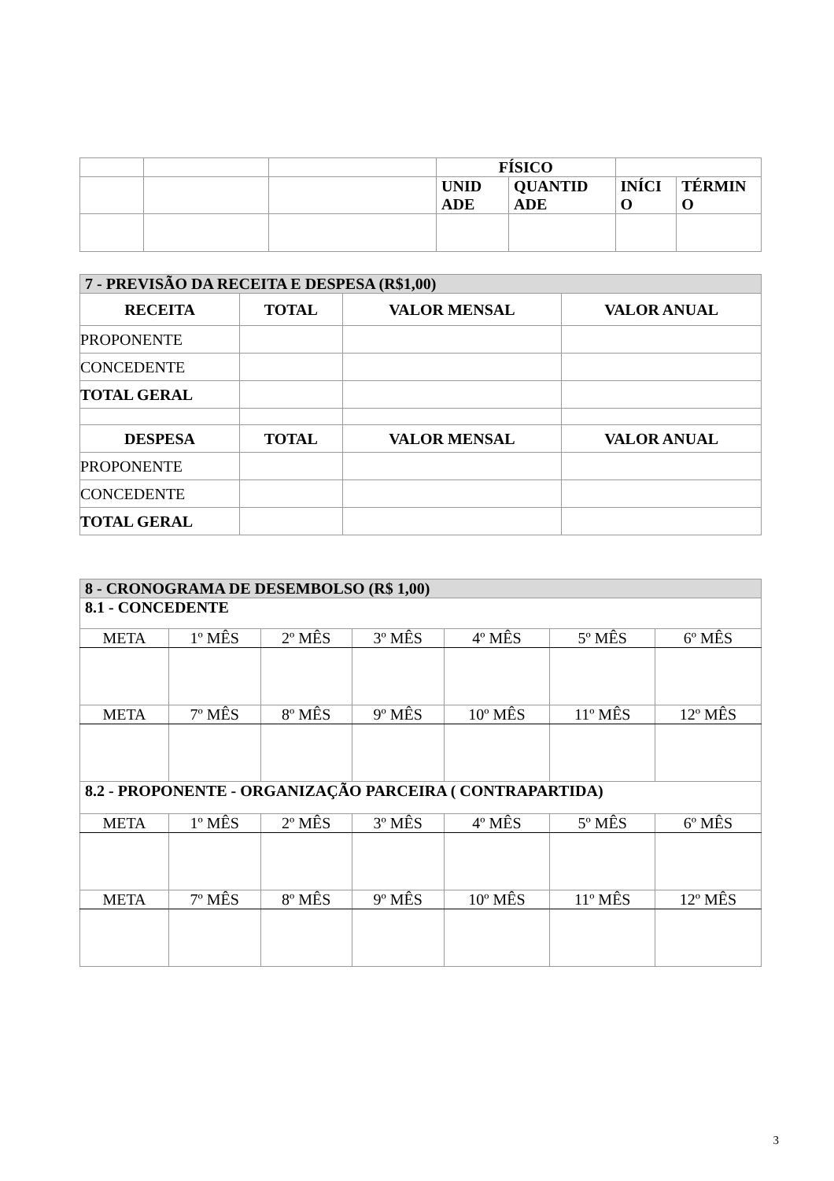| | | | FÍSICO | | | |
| | | | UNID ADE | QUANTID ADE | INÍCI O | TÉRMIN O |
| 7 - PREVISÃO DA RECEITA E DESPESA (R$1,00) | | | |
| RECEITA | TOTAL | VALOR MENSAL | VALOR ANUAL |
| PROPONENTE | | | |
| CONCEDENTE | | | |
| TOTAL GERAL | | | |
| DESPESA | TOTAL | VALOR MENSAL | VALOR ANUAL |
| PROPONENTE | | | |
| CONCEDENTE | | | |
| TOTAL GERAL | | | |
| 8 - CRONOGRAMA DE DESEMBOLSO (R$ 1,00) | | | | | | |
| 8.1 - CONCEDENTE | | | | | | |
| META | 1º MÊS | 2º MÊS | 3º MÊS | 4º MÊS | 5º MÊS | 6º MÊS |
| META | 7º MÊS | 8º MÊS | 9º MÊS | 10º MÊS | 11º MÊS | 12º MÊS |
| 8.2 - PROPONENTE - ORGANIZAÇÃO PARCEIRA ( CONTRAPARTIDA) | | | | | | |
| META | 1º MÊS | 2º MÊS | 3º MÊS | 4º MÊS | 5º MÊS | 6º MÊS |
| META | 7º MÊS | 8º MÊS | 9º MÊS | 10º MÊS | 11º MÊS | 12º MÊS |
3